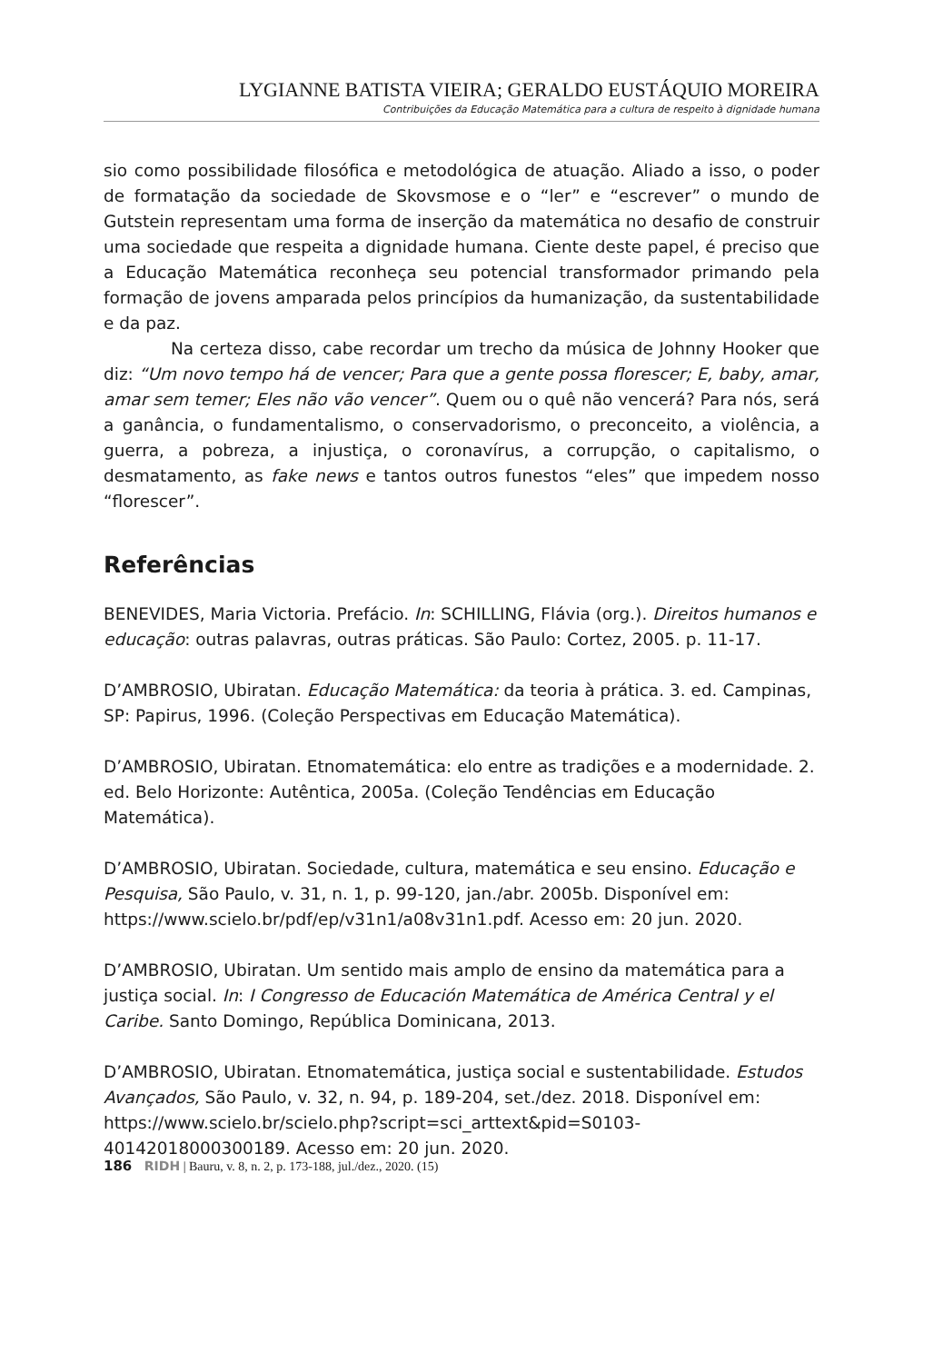LYGIANNE BATISTA VIEIRA; GERALDO EUSTÁQUIO MOREIRA
Contribuições da Educação Matemática para a cultura de respeito à dignidade humana
sio como possibilidade filosófica e metodológica de atuação. Aliado a isso, o poder de formatação da sociedade de Skovsmose e o “ler” e “escrever” o mundo de Gutstein representam uma forma de inserção da matemática no desafio de construir uma sociedade que respeita a dignidade humana. Ciente deste papel, é preciso que a Educação Matemática reconheça seu potencial transformador primando pela formação de jovens amparada pelos princípios da humanização, da sustentabilidade e da paz.
Na certeza disso, cabe recordar um trecho da música de Johnny Hooker que diz: “Um novo tempo há de vencer; Para que a gente possa florescer; E, baby, amar, amar sem temer; Eles não vão vencer”. Quem ou o quê não vencerá? Para nós, será a ganância, o fundamentalismo, o conservadorismo, o preconceito, a violência, a guerra, a pobreza, a injustiça, o coronavírus, a corrupção, o capitalismo, o desmatamento, as fake news e tantos outros funestos “eles” que impedem nosso “florescer”.
Referências
BENEVIDES, Maria Victoria. Prefácio. In: SCHILLING, Flávia (org.). Direitos humanos e educação: outras palavras, outras práticas. São Paulo: Cortez, 2005. p. 11-17.
D’AMBROSIO, Ubiratan. Educação Matemática: da teoria à prática. 3. ed. Campinas, SP: Papirus, 1996. (Coleção Perspectivas em Educação Matemática).
D’AMBROSIO, Ubiratan. Etnomatemática: elo entre as tradições e a modernidade. 2. ed. Belo Horizonte: Autêntica, 2005a. (Coleção Tendências em Educação Matemática).
D’AMBROSIO, Ubiratan. Sociedade, cultura, matemática e seu ensino. Educação e Pesquisa, São Paulo, v. 31, n. 1, p. 99-120, jan./abr. 2005b. Disponível em: https://www.scielo.br/pdf/ep/v31n1/a08v31n1.pdf. Acesso em: 20 jun. 2020.
D’AMBROSIO, Ubiratan. Um sentido mais amplo de ensino da matemática para a justiça social. In: I Congresso de Educación Matemática de América Central y el Caribe. Santo Domingo, República Dominicana, 2013.
D’AMBROSIO, Ubiratan. Etnomatemática, justiça social e sustentabilidade. Estudos Avançados, São Paulo, v. 32, n. 94, p. 189-204, set./dez. 2018. Disponível em: https://www.scielo.br/scielo.php?script=sci_arttext&pid=S0103-40142018000300189. Acesso em: 20 jun. 2020.
186 RIDH | Bauru, v. 8, n. 2, p. 173-188, jul./dez., 2020. (15)